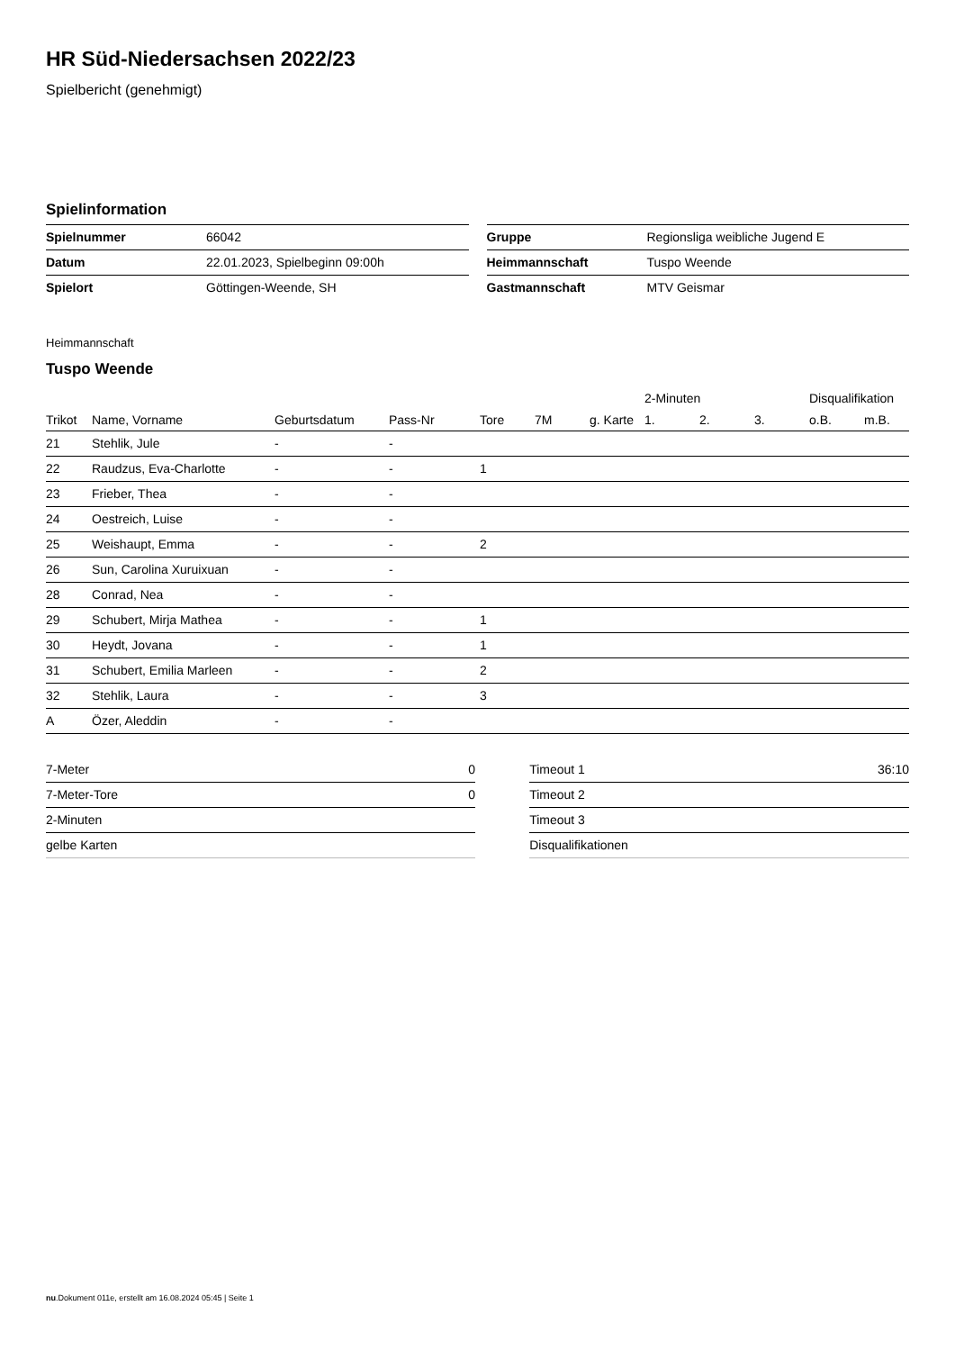HR Süd-Niedersachsen 2022/23
Spielbericht (genehmigt)
Spielinformation
| Spielnummer | 66042 |
| Datum | 22.01.2023, Spielbeginn 09:00h |
| Spielort | Göttingen-Weende, SH |
| Gruppe | Regionsliga weibliche Jugend E |
| Heimmannschaft | Tuspo Weende |
| Gastmannschaft | MTV Geismar |
Heimmannschaft
Tuspo Weende
| | | | | | | | 2-Minuten | | | Disqualifikation | |
| --- | --- | --- | --- | --- | --- | --- | --- | --- | --- | --- | --- |
| Trikot | Name, Vorname | Geburtsdatum | Pass-Nr | Tore | 7M | g. Karte | 1. | 2. | 3. | o.B. | m.B. |
| 21 | Stehlik, Jule | - | - | | | | | | | | |
| 22 | Raudzus, Eva-Charlotte | - | - | 1 | | | | | | | |
| 23 | Frieber, Thea | - | - | | | | | | | | |
| 24 | Oestreich, Luise | - | - | | | | | | | | |
| 25 | Weishaupt, Emma | - | - | 2 | | | | | | | |
| 26 | Sun, Carolina Xuruixuan | - | - | | | | | | | | |
| 28 | Conrad, Nea | - | - | | | | | | | | |
| 29 | Schubert, Mirja Mathea | - | - | 1 | | | | | | | |
| 30 | Heydt, Jovana | - | - | 1 | | | | | | | |
| 31 | Schubert, Emilia Marleen | - | - | 2 | | | | | | | |
| 32 | Stehlik, Laura | - | - | 3 | | | | | | | |
| A | Özer, Aleddin | - | - | | | | | | | | |
| 7-Meter | 0 |
| 7-Meter-Tore | 0 |
| 2-Minuten | |
| gelbe Karten | |
| Timeout 1 | 36:10 |
| Timeout 2 | |
| Timeout 3 | |
| Disqualifikationen | |
nu.Dokument 011e, erstellt am 16.08.2024 05:45 | Seite 1